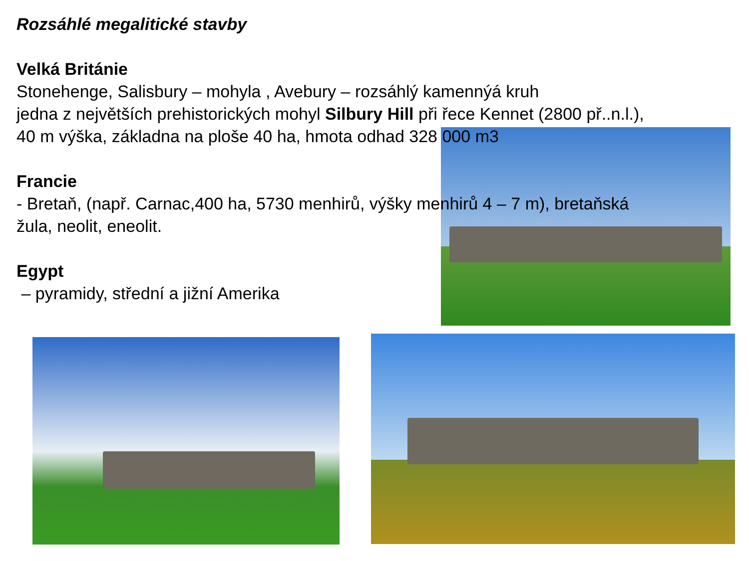Rozsáhlé megalitické stavby
Velká Británie
Stonehenge, Salisbury – mohyla , Avebury – rozsáhlý kamennýá kruh
jedna z největších prehistorických mohyl Silbury Hill při řece Kennet (2800 př..n.l.),
40 m výška, základna na ploše 40 ha, hmota odhad 328 000 m3
Francie
- Bretaň, (např. Carnac,400 ha, 5730 menhirů, výšky menhirů 4 – 7 m), bretaňská
žula, neolit, eneolit.
Egypt
– pyramidy, střední a jižní Amerika